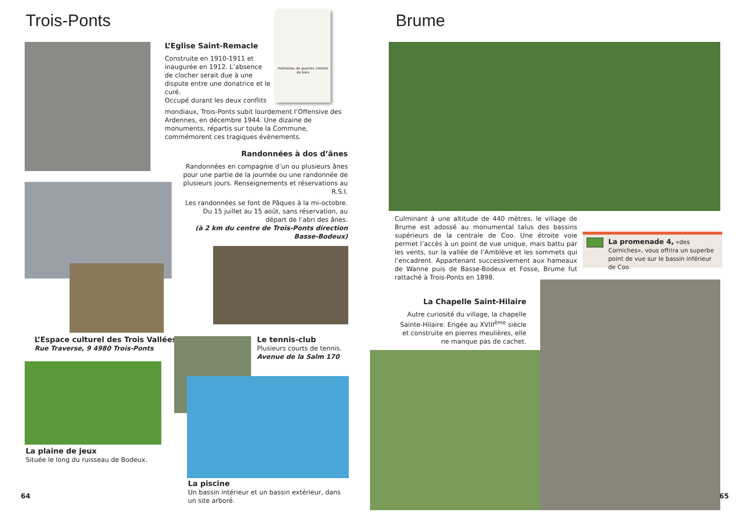Trois-Ponts
mémoires de guerres chemin de paix
L’Eglise Saint-Remacle
Construite en 1910-1911 et inaugurée en 1912. L’absence de clocher serait due à une dispute entre une donatrice et le curé.
Occupé durant les deux conflits
mondiaux, Trois-Ponts subit lourdement l’Offensive des Ardennes, en décembre 1944. Une dizaine de monuments, répartis sur toute la Commune, commémorent ces tragiques évènements.
Randonnées à dos d’ânes
Randonnées en compagnie d’un ou plusieurs ânes pour une partie de la journée ou une randonnée de plusieurs jours. Renseignements et réservations au R.S.I.
Les randonnées se font de Pâques à la mi-octobre. Du 15 juillet au 15 août, sans réservation, au départ de l’abri des ânes.
(à 2 km du centre de Trois-Ponts direction Basse-Bodeux)
L’Espace culturel des Trois Vallées
Rue Traverse, 9 4980 Trois-Ponts
Le tennis-club
Plusieurs courts de tennis.
Avenue de la Salm 170
La plaine de jeux
Située le long du ruisseau de Bodeux.
La piscine
Un bassin intérieur et un bassin extérieur, dans un site arboré.
64
Brume
Culminant à une altitude de 440 mètres, le village de Brume est adossé au monumental talus des bassins supérieurs de la centrale de Coo. Une étroite voie permet l’accès à un point de vue unique, mais battu par les vents, sur la vallée de l’Amblève et les sommets qui l’encadrent. Appartenant successivement aux hameaux de Wanne puis de Basse-Bodeux et Fosse, Brume fut rattaché à Trois-Ponts en 1898.
La promenade 4, «des Corniches», vous offrira un superbe point de vue sur le bassin inférieur de Coo.
La Chapelle Saint-Hilaire
Autre curiosité du village, la chapelle Sainte-Hilaire. Erigée au XVIII<sup>ème</sup> siècle et construite en pierres meulières, elle ne manque pas de cachet.
65